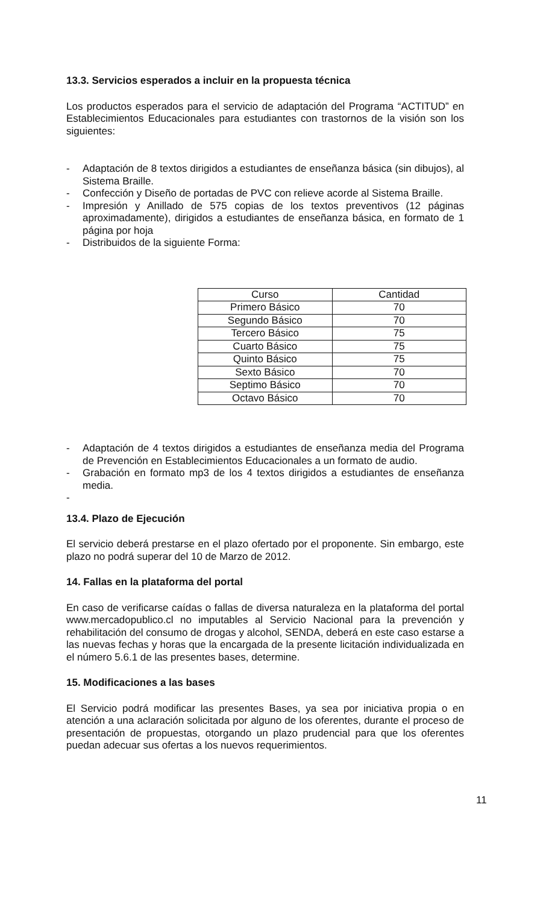13.3. Servicios esperados a incluir en la propuesta técnica
Los productos esperados para el servicio de adaptación del Programa “ACTITUD” en Establecimientos Educacionales para estudiantes con trastornos de la visión son los siguientes:
- Adaptación de 8 textos dirigidos a estudiantes de enseñanza básica (sin dibujos), al Sistema Braille.
- Confección y Diseño de portadas de PVC con relieve acorde al Sistema Braille.
- Impresión y Anillado de 575 copias de los textos preventivos (12 páginas aproximadamente), dirigidos a estudiantes de enseñanza básica, en formato de 1 página por hoja
- Distribuidos de la siguiente Forma:
| Curso | Cantidad |
| Primero Básico | 70 |
| Segundo Básico | 70 |
| Tercero Básico | 75 |
| Cuarto Básico | 75 |
| Quinto Básico | 75 |
| Sexto Básico | 70 |
| Septimo Básico | 70 |
| Octavo Básico | 70 |
- Adaptación de 4 textos dirigidos a estudiantes de enseñanza media del Programa de Prevención en Establecimientos Educacionales a un formato de audio.
- Grabación en formato mp3 de los 4 textos dirigidos a estudiantes de enseñanza media.
-
13.4. Plazo de Ejecución
El servicio deberá prestarse en el plazo ofertado por el proponente. Sin embargo, este plazo no podrá superar del 10 de Marzo de 2012.
14. Fallas en la plataforma del portal
En caso de verificarse caídas o fallas de diversa naturaleza en la plataforma del portal www.mercadopublico.cl no imputables al Servicio Nacional para la prevención y rehabilitación del consumo de drogas y alcohol, SENDA, deberá en este caso estarse a las nuevas fechas y horas que la encargada de la presente licitación individualizada en el número 5.6.1 de las presentes bases, determine.
15. Modificaciones a las bases
El Servicio podrá modificar las presentes Bases, ya sea por iniciativa propia o en atención a una aclaración solicitada por alguno de los oferentes, durante el proceso de presentación de propuestas, otorgando un plazo prudencial para que los oferentes puedan adecuar sus ofertas a los nuevos requerimientos.
11